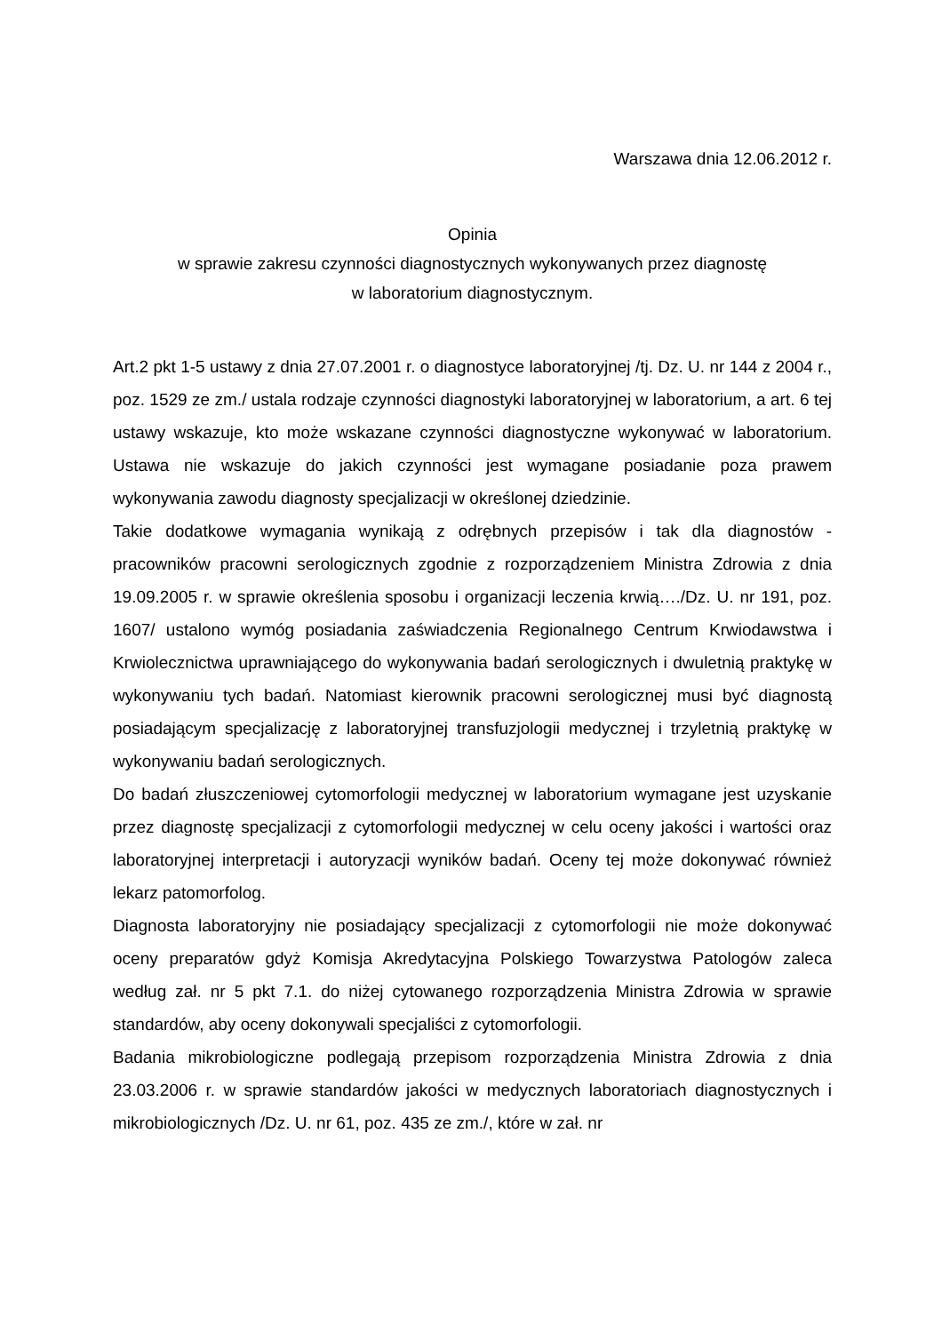Warszawa dnia 12.06.2012 r.
Opinia
w sprawie zakresu czynności diagnostycznych wykonywanych przez diagnostę
w laboratorium diagnostycznym.
Art.2 pkt 1-5 ustawy z dnia 27.07.2001 r. o diagnostyce laboratoryjnej /tj. Dz. U. nr 144 z 2004 r., poz. 1529 ze zm./ ustala rodzaje czynności diagnostyki laboratoryjnej w laboratorium, a art. 6 tej ustawy wskazuje, kto może wskazane czynności diagnostyczne wykonywać w laboratorium. Ustawa nie wskazuje do jakich czynności jest wymagane posiadanie poza prawem wykonywania zawodu diagnosty specjalizacji w określonej dziedzinie.
Takie dodatkowe wymagania wynikają z odrębnych przepisów i tak dla diagnostów - pracowników pracowni serologicznych zgodnie z rozporządzeniem Ministra Zdrowia z dnia 19.09.2005 r. w sprawie określenia sposobu i organizacji leczenia krwią…./Dz. U. nr 191, poz. 1607/ ustalono wymóg posiadania zaświadczenia Regionalnego Centrum Krwiodawstwa i Krwiolecznictwa uprawniającego do wykonywania badań serologicznych i dwuletnią praktykę w wykonywaniu tych badań. Natomiast kierownik pracowni serologicznej musi być diagnostą posiadającym specjalizację z laboratoryjnej transfuzjologii medycznej i trzyletnią praktykę w wykonywaniu badań serologicznych.
Do badań złuszczeniowej cytomorfologii medycznej w laboratorium wymagane jest uzyskanie przez diagnostę specjalizacji z cytomorfologii medycznej w celu oceny jakości i wartości oraz laboratoryjnej interpretacji i autoryzacji wyników badań. Oceny tej może dokonywać również lekarz patomorfolog.
Diagnosta laboratoryjny nie posiadający specjalizacji z cytomorfologii nie może dokonywać oceny preparatów gdyż Komisja Akredytacyjna Polskiego Towarzystwa Patologów zaleca według zał. nr 5 pkt 7.1. do niżej cytowanego rozporządzenia Ministra Zdrowia w sprawie standardów, aby oceny dokonywali specjaliści z cytomorfologii.
Badania mikrobiologiczne podlegają przepisom rozporządzenia Ministra Zdrowia z dnia 23.03.2006 r. w sprawie standardów jakości w medycznych laboratoriach diagnostycznych i mikrobiologicznych /Dz. U. nr 61, poz. 435 ze zm./, które w zał. nr